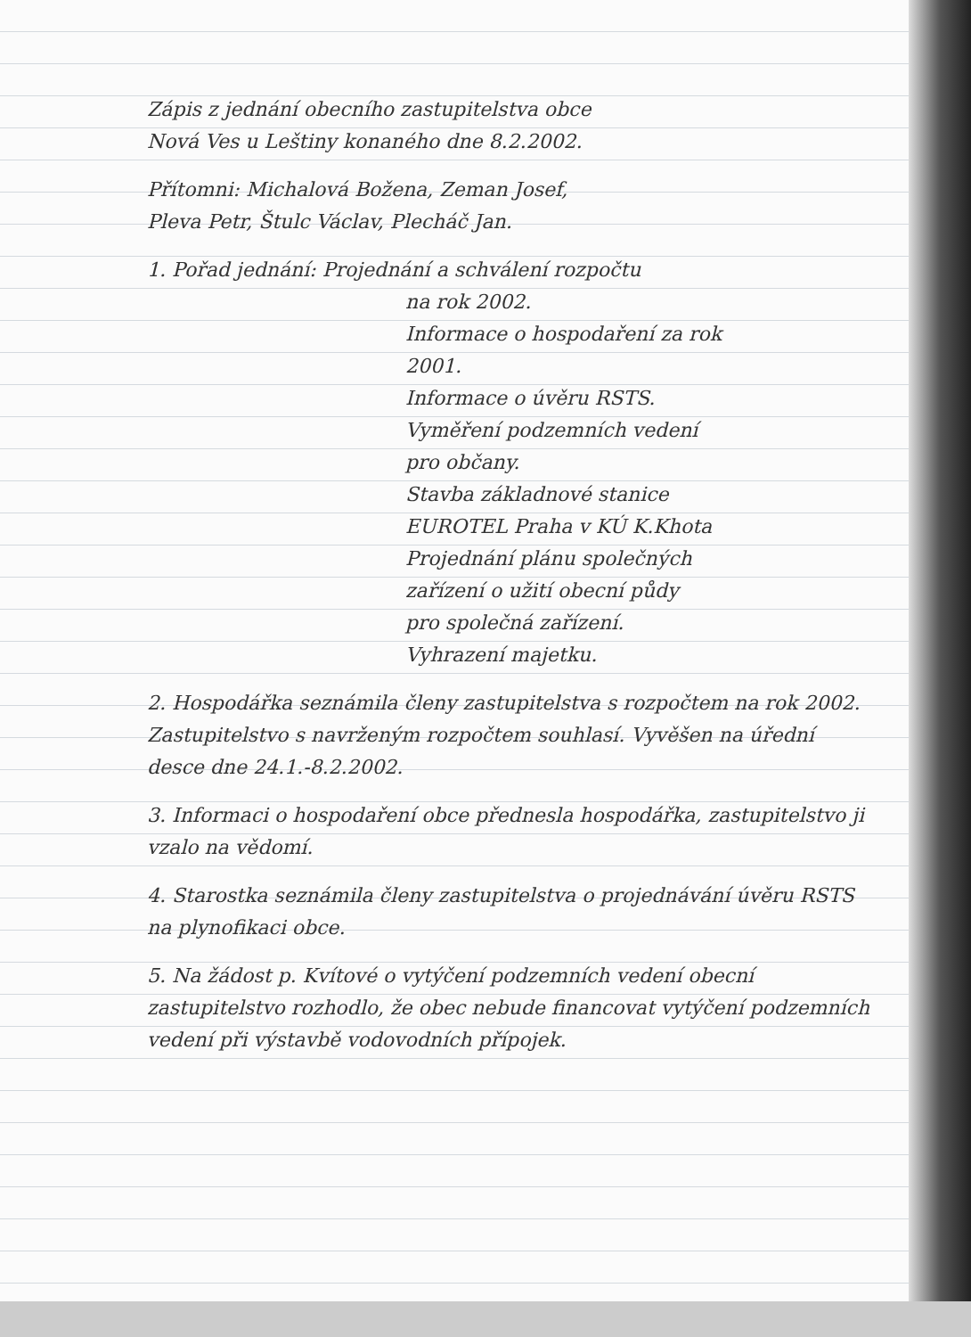Zápis z jednání obecního zastupitelstva obce
Nová Ves u Leštiny konaného dne 8.2.2002.
Přítomni: Michalová Božena, Zeman Josef,
Pleva Petr, Štulc Václav, Plecháč Jan.
1. Pořad jednání: Projednání a schválení rozpočtu
na rok 2002.
Informace o hospodaření za rok
2001.
Informace o úvěru RSTS.
Vyměření podzemních vedení
pro občany.
Stavba základnové stanice
EUROTEL Praha v KÚ K.Khota
Projednání plánu společných
zařízení o užití obecní půdy
pro společná zařízení.
Vyhrazení majetku.
2. Hospodářka seznámila členy zastupitelstva s rozpočtem na rok 2002. Zastupitelstvo s navrženým rozpočtem souhlasí. Vyvěšen na úřední desce dne 24.1.-8.2.2002.
3. Informaci o hospodaření obce přednesla hospodářka, zastupitelstvo ji vzalo na vědomí.
4. Starostka seznámila členy zastupitelstva o projednávání úvěru RSTS na plynofikaci obce.
5. Na žádost p. Kvítové o vytýčení podzemních vedení obecní zastupitelstvo rozhodlo, že obec nebude financovat vytýčení podzemních vedení při výstavbě vodovodních přípojek.